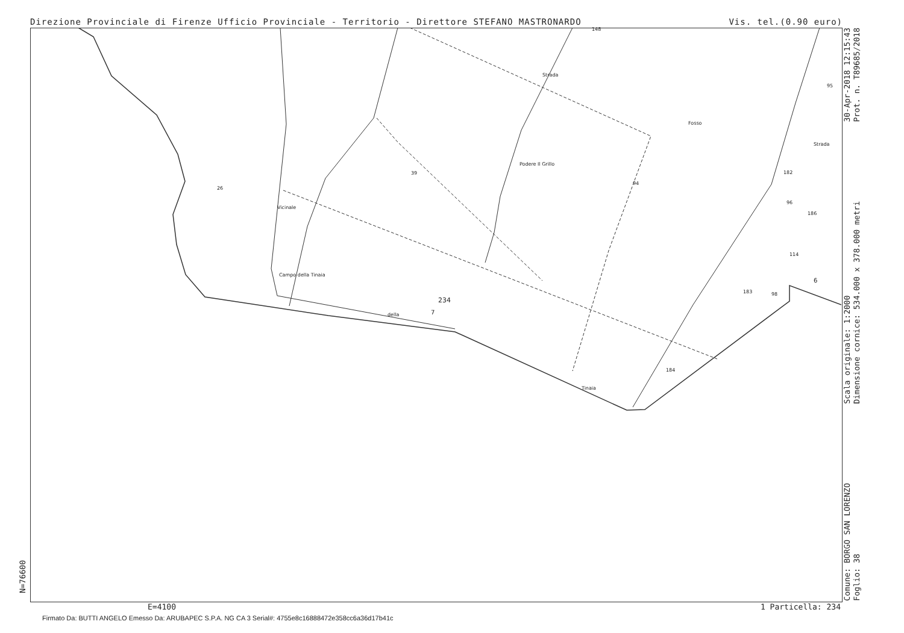Direzione Provinciale di Firenze Ufficio Provinciale - Territorio - Direttore STEFANO MASTRONARDO Vis. tel.(0.90 euro)
26
39
Podere Il Grillo
94
95
182
96
186
114
183 98
184
Campo della Tinaia
della
Tinaia
Strada
Fosso
Strada
Vicinale
148
234
7
6
30-Apr-2018 12:15:43
Prot. n. T89685/2018
Scala originale: 1:2000
Dimensione cornice: 534.000 x 378.000 metri
Comune: BORGO SAN LORENZO
Foglio: 38
N=76600
E=4100 1 Particella: 234
Firmato Da: BUTTI ANGELO Emesso Da: ARUBAPEC S.P.A. NG CA 3 Serial#: 4755e8c16888472e358cc6a36d17b41c